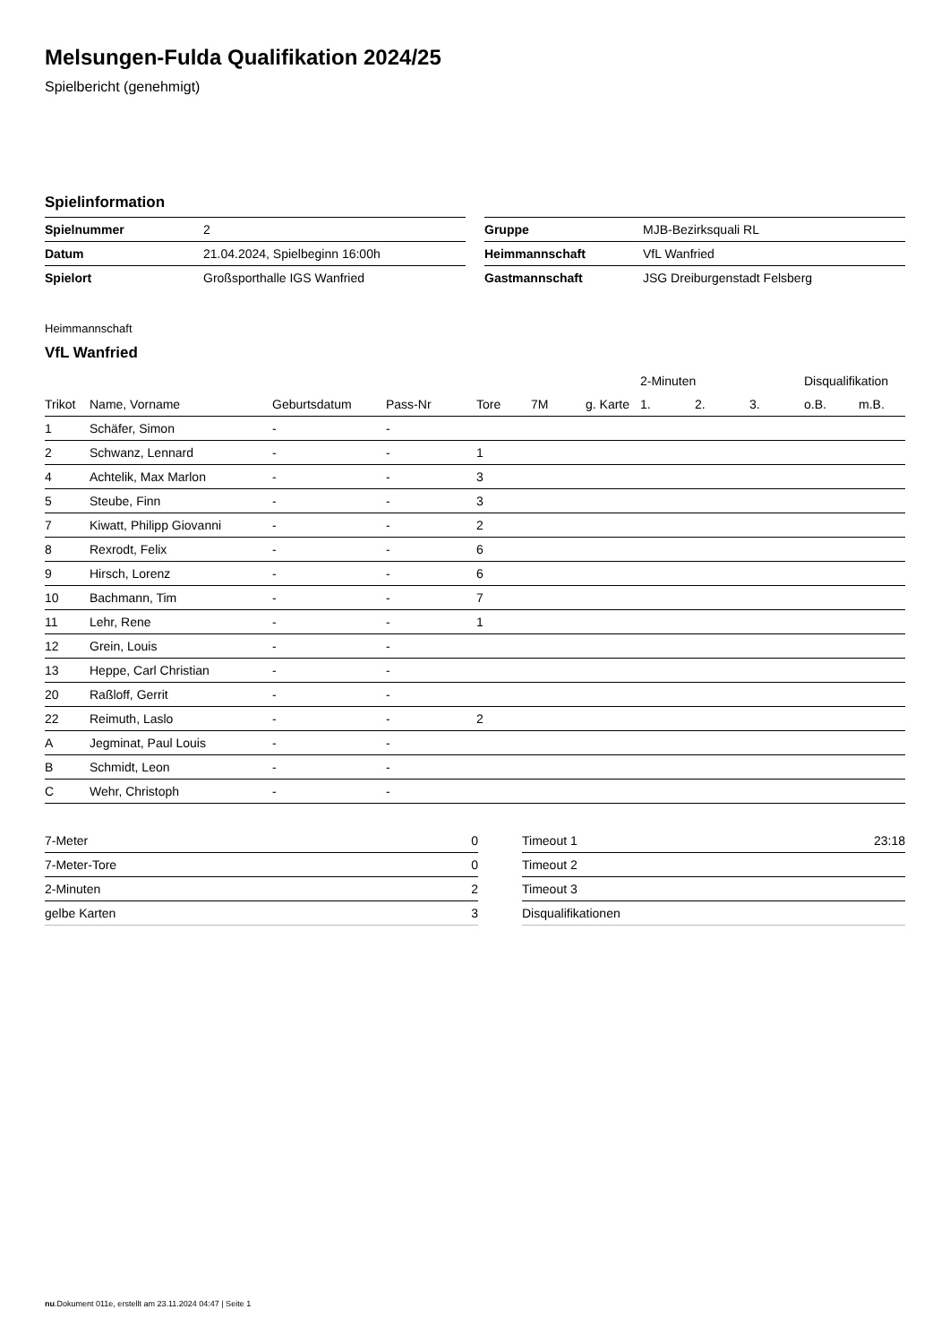Melsungen-Fulda Qualifikation 2024/25
Spielbericht (genehmigt)
Spielinformation
| Spielnummer | 2 |
| Datum | 21.04.2024, Spielbeginn 16:00h |
| Spielort | Großsporthalle IGS Wanfried |
| Gruppe | MJB-Bezirksquali RL |
| Heimmannschaft | VfL Wanfried |
| Gastmannschaft | JSG Dreiburgenstadt Felsberg |
Heimmannschaft
VfL Wanfried
| | | | | | | | 2-Minuten | | | Disqualifikation | |
| --- | --- | --- | --- | --- | --- | --- | --- | --- | --- | --- | --- |
| Trikot | Name, Vorname | Geburtsdatum | Pass-Nr | Tore | 7M | g. Karte | 1. | 2. | 3. | o.B. | m.B. |
| 1 | Schäfer, Simon | - | - | | | | | | | | |
| 2 | Schwanz, Lennard | - | - | 1 | | | | | | | |
| 4 | Achtelik, Max Marlon | - | - | 3 | | | | | | | |
| 5 | Steube, Finn | - | - | 3 | | | | | | | |
| 7 | Kiwatt, Philipp Giovanni | - | - | 2 | | | | | | | |
| 8 | Rexrodt, Felix | - | - | 6 | | | | | | | |
| 9 | Hirsch, Lorenz | - | - | 6 | | | | | | | |
| 10 | Bachmann, Tim | - | - | 7 | | | | | | | |
| 11 | Lehr, Rene | - | - | 1 | | | | | | | |
| 12 | Grein, Louis | - | - | | | | | | | | |
| 13 | Heppe, Carl Christian | - | - | | | | | | | | |
| 20 | Raßloff, Gerrit | - | - | | | | | | | | |
| 22 | Reimuth, Laslo | - | - | 2 | | | | | | | |
| A | Jegminat, Paul Louis | - | - | | | | | | | | |
| B | Schmidt, Leon | - | - | | | | | | | | |
| C | Wehr, Christoph | - | - | | | | | | | | |
| 7-Meter | 0 |
| 7-Meter-Tore | 0 |
| 2-Minuten | 2 |
| gelbe Karten | 3 |
| Timeout 1 | 23:18 |
| Timeout 2 | |
| Timeout 3 | |
| Disqualifikationen | |
nu.Dokument 011e, erstellt am 23.11.2024 04:47 | Seite 1